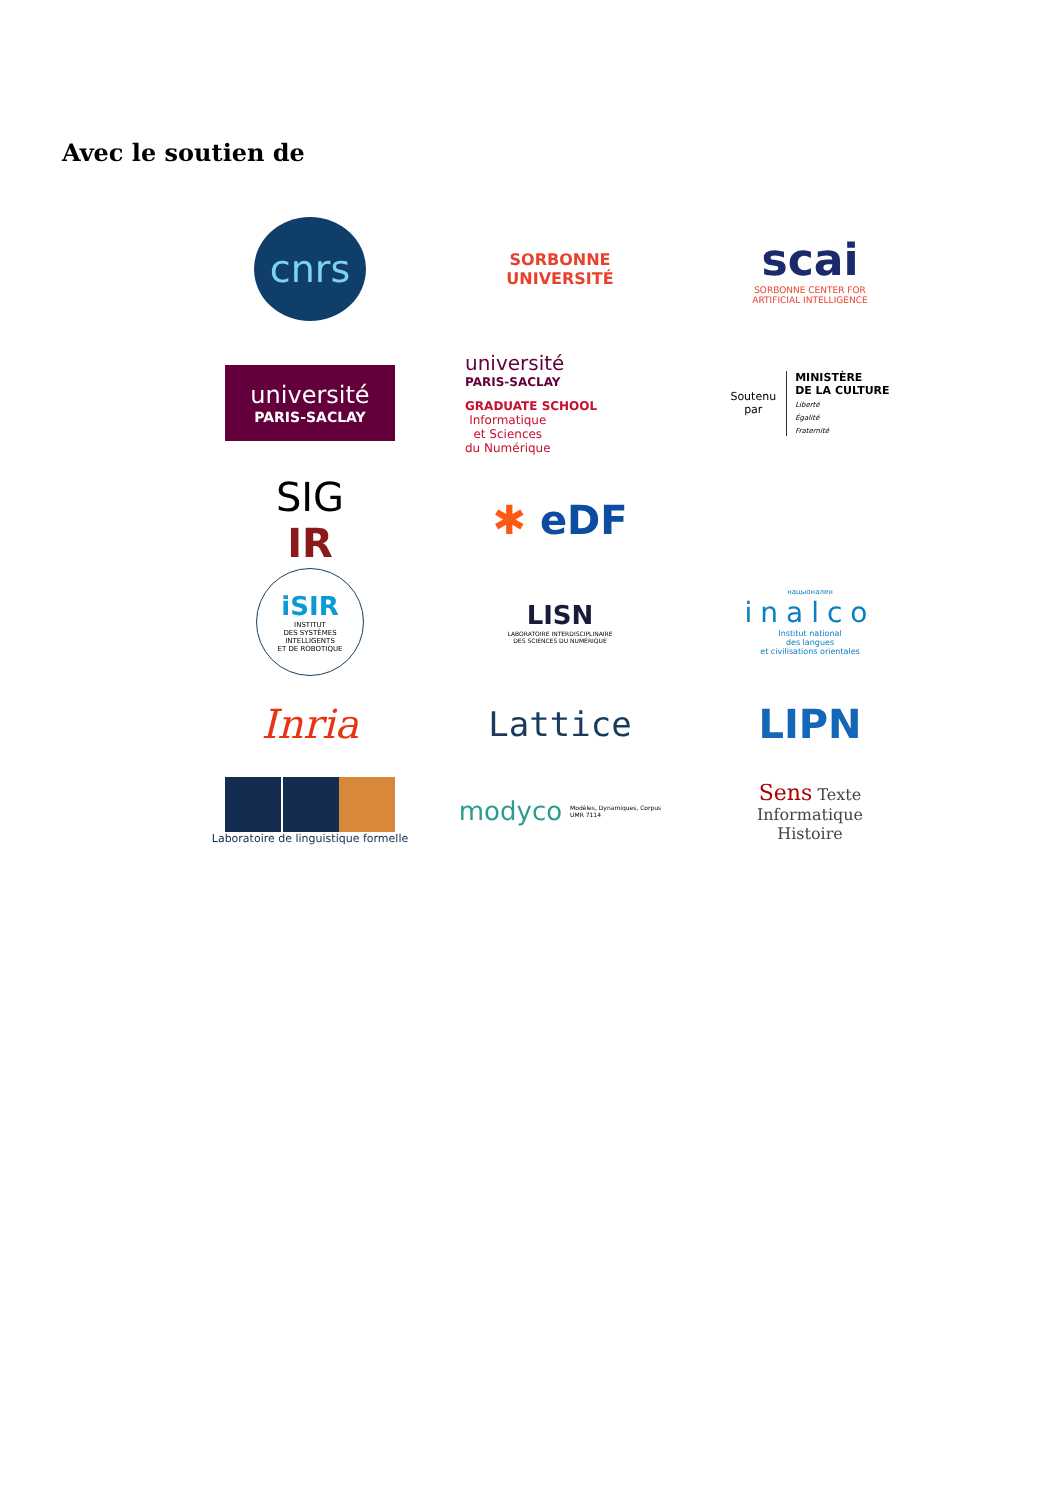Avec le soutien de
cnrs
SORBONNE
UNIVERSITÉ
scai
SORBONNE CENTER FOR
ARTIFICIAL INTELLIGENCE
université
PARIS-SACLAY
université
PARIS-SACLAY
GRADUATE SCHOOL
Informatique
et Sciences
du Numérique
Soutenu
par MINISTÈRE
DE LA CULTURE
Liberté
Égalité
Fraternité
SIG
IR
✱ eDF
iSIR
INSTITUT
DES SYSTÈMES
INTELLIGENTS
ET DE ROBOTIQUE
LISN
LABORATOIRE INTERDISCIPLINAIRE
DES SCIENCES DU NUMÉRIQUE
нацыонален
inalco
Institut national
des langues
et civilisations orientales
Inria
Lattice
LIPN
Laboratoire de linguistique formelle
modyco Modèles, Dynamiques, Corpus
UMR 7114
Sens Texte
Informatique
Histoire